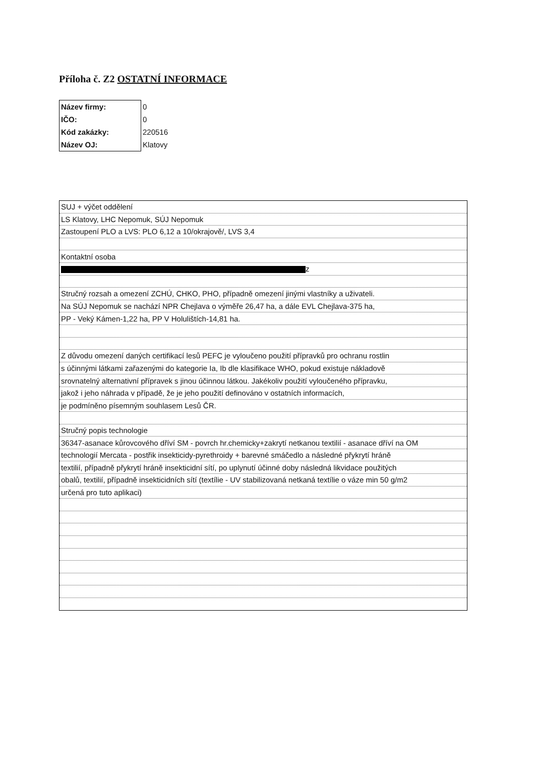Příloha č. Z2 OSTATNÍ INFORMACE
| Název firmy: | 0 |
| IČO: | 0 |
| Kód zakázky: | 220516 |
| Název OJ: | Klatovy |
| SUJ + výčet oddělení |
| LS Klatovy, LHC Nepomuk, SÚJ Nepomuk |
| Zastoupení PLO a LVS: PLO 6,12 a 10/okrajově/, LVS 3,4 |
| Kontaktní osoba |
| z |
| Stručný rozsah a omezení ZCHÚ, CHKO, PHO, případně omezení jinými vlastníky a uživateli. |
| Na SÚJ Nepomuk se nachází NPR Chejlava o výměře 26,47 ha, a dále EVL Chejlava-375 ha, |
| PP - Veký Kámen-1,22 ha, PP V Holulištích-14,81 ha. |
| Z důvodu omezení daných certifikací lesů PEFC je vyloučeno použití přípravků pro ochranu rostlin |
| s účinnými látkami zařazenými do kategorie Ia, Ib dle klasifikace WHO, pokud existuje nákladově |
| srovnatelný alternativní přípravek s jinou účinnou látkou. Jakékoliv použití vyloučeného přípravku, |
| jakož i jeho náhrada v případě, že je jeho použití definováno v ostatních informacích, |
| je podmíněno písemným souhlasem Lesů ČR. |
| Stručný popis technologie |
| 36347-asanace kůrovcového dříví SM - povrch hr.chemicky+zakrytí netkanou textilií - asanace dříví na OM |
| technologií Mercata - postřik insekticidy-pyrethroidy + barevné smáčedlo a následné přykrytí hráně |
| textilií, případně přykrytí hráně insekticidní sítí, po uplynutí účinné doby následná likvidace použitých |
| obalů, textilií, případně insekticidních sítí (textílie - UV stabilizovaná netkaná textílie o váze min 50 g/m2 |
| určená pro tuto aplikaci) |